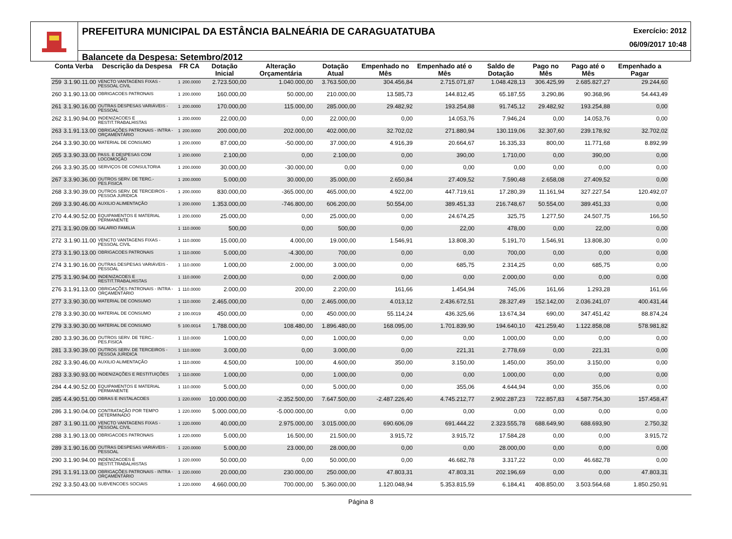PREFEITURA MUNICIPAL DA ESTÂNCIA BALNEÁRIA DE CARAGUATATUBA Exercício: 2012
06/09/2017 10:48
Balancete da Despesa: Setembro/2012
| Conta Verba | | Descrição da Despesa | FR CA | | Dotação Inicial | Alteração Orçamentária | Dotação Atual | Empenhado no Mês | Empenhado até o Mês | Saldo de Dotação | Pago no Mês | Pago até o Mês | Empenhado a Pagar |
| --- | --- | --- | --- | --- | --- | --- | --- | --- | --- | --- | --- | --- | --- |
| 259 | 3.1.90.11.00 | VENCTO VANTAGENS FIXAS - PESSOAL CIVIL | 1 | 200.0000 | 2.723.500,00 | 1.040.000,00 | 3.763.500,00 | 304.456,84 | 2.715.071,87 | 1.048.428,13 | 306.425,99 | 2.685.827,27 | 29.244,60 |
| 260 | 3.1.90.13.00 | OBRIGACOES PATRONAIS | 1 | 200.0000 | 160.000,00 | 50.000,00 | 210.000,00 | 13.585,73 | 144.812,45 | 65.187,55 | 3.290,86 | 90.368,96 | 54.443,49 |
| 261 | 3.1.90.16.00 | OUTRAS DESPESAS VARIÁVEIS - PESSOAL | 1 | 200.0000 | 170.000,00 | 115.000,00 | 285.000,00 | 29.482,92 | 193.254,88 | 91.745,12 | 29.482,92 | 193.254,88 | 0,00 |
| 262 | 3.1.90.94.00 | INDENIZACOES E RESTIT.TRABALHISTAS | 1 | 200.0000 | 22.000,00 | 0,00 | 22.000,00 | 0,00 | 14.053,76 | 7.946,24 | 0,00 | 14.053,76 | 0,00 |
| 263 | 3.1.91.13.00 | OBRIGAÇÕES PATRONAIS - INTRA - ORÇAMENTÁRIO | 1 | 200.0000 | 200.000,00 | 202.000,00 | 402.000,00 | 32.702,02 | 271.880,94 | 130.119,06 | 32.307,60 | 239.178,92 | 32.702,02 |
| 264 | 3.3.90.30.00 | MATERIAL DE CONSUMO | 1 | 200.0000 | 87.000,00 | -50.000,00 | 37.000,00 | 4.916,39 | 20.664,67 | 16.335,33 | 800,00 | 11.771,68 | 8.892,99 |
| 265 | 3.3.90.33.00 | PASS. E DESPESAS COM LOCOMOÇÃO | 1 | 200.0000 | 2.100,00 | 0,00 | 2.100,00 | 0,00 | 390,00 | 1.710,00 | 0,00 | 390,00 | 0,00 |
| 266 | 3.3.90.35.00 | SERVIÇOS DE CONSULTORIA | 1 | 200.0000 | 30.000,00 | -30.000,00 | 0,00 | 0,00 | 0,00 | 0,00 | 0,00 | 0,00 | 0,00 |
| 267 | 3.3.90.36.00 | OUTROS SERV. DE TERC.-PES.FISICA | 1 | 200.0000 | 5.000,00 | 30.000,00 | 35.000,00 | 2.650,84 | 27.409,52 | 7.590,48 | 2.658,08 | 27.409,52 | 0,00 |
| 268 | 3.3.90.39.00 | OUTROS SERV. DE TERCEIROS - PESSOA JURIDICA | 1 | 200.0000 | 830.000,00 | -365.000,00 | 465.000,00 | 4.922,00 | 447.719,61 | 17.280,39 | 11.161,94 | 327.227,54 | 120.492,07 |
| 269 | 3.3.90.46.00 | AUXILIO ALIMENTAÇÃO | 1 | 200.0000 | 1.353.000,00 | -746.800,00 | 606.200,00 | 50.554,00 | 389.451,33 | 216.748,67 | 50.554,00 | 389.451,33 | 0,00 |
| 270 | 4.4.90.52.00 | EQUIPAMENTOS E MATERIAL PERMANENTE | 1 | 200.0000 | 25.000,00 | 0,00 | 25.000,00 | 0,00 | 24.674,25 | 325,75 | 1.277,50 | 24.507,75 | 166,50 |
| 271 | 3.1.90.09.00 | SALARIO FAMILIA | 1 | 110.0000 | 500,00 | 0,00 | 500,00 | 0,00 | 22,00 | 478,00 | 0,00 | 22,00 | 0,00 |
| 272 | 3.1.90.11.00 | VENCTO VANTAGENS FIXAS - PESSOAL CIVIL | 1 | 110.0000 | 15.000,00 | 4.000,00 | 19.000,00 | 1.546,91 | 13.808,30 | 5.191,70 | 1.546,91 | 13.808,30 | 0,00 |
| 273 | 3.1.90.13.00 | OBRIGACOES PATRONAIS | 1 | 110.0000 | 5.000,00 | -4.300,00 | 700,00 | 0,00 | 0,00 | 700,00 | 0,00 | 0,00 | 0,00 |
| 274 | 3.1.90.16.00 | OUTRAS DESPESAS VARIÁVEIS - PESSOAL | 1 | 110.0000 | 1.000,00 | 2.000,00 | 3.000,00 | 0,00 | 685,75 | 2.314,25 | 0,00 | 685,75 | 0,00 |
| 275 | 3.1.90.94.00 | INDENIZACOES E RESTIT.TRABALHISTAS | 1 | 110.0000 | 2.000,00 | 0,00 | 2.000,00 | 0,00 | 0,00 | 2.000,00 | 0,00 | 0,00 | 0,00 |
| 276 | 3.1.91.13.00 | OBRIGAÇÕES PATRONAIS - INTRA - ORÇAMENTÁRIO | 1 | 110.0000 | 2.000,00 | 200,00 | 2.200,00 | 161,66 | 1.454,94 | 745,06 | 161,66 | 1.293,28 | 161,66 |
| 277 | 3.3.90.30.00 | MATERIAL DE CONSUMO | 1 | 110.0000 | 2.465.000,00 | 0,00 | 2.465.000,00 | 4.013,12 | 2.436.672,51 | 28.327,49 | 152.142,00 | 2.036.241,07 | 400.431,44 |
| 278 | 3.3.90.30.00 | MATERIAL DE CONSUMO | 2 | 100.0019 | 450.000,00 | 0,00 | 450.000,00 | 55.114,24 | 436.325,66 | 13.674,34 | 690,00 | 347.451,42 | 88.874,24 |
| 279 | 3.3.90.30.00 | MATERIAL DE CONSUMO | 5 | 100.0014 | 1.788.000,00 | 108.480,00 | 1.896.480,00 | 168.095,00 | 1.701.839,90 | 194.640,10 | 421.259,40 | 1.122.858,08 | 578.981,82 |
| 280 | 3.3.90.36.00 | OUTROS SERV. DE TERC.-PES.FISICA | 1 | 110.0000 | 1.000,00 | 0,00 | 1.000,00 | 0,00 | 0,00 | 1.000,00 | 0,00 | 0,00 | 0,00 |
| 281 | 3.3.90.39.00 | OUTROS SERV. DE TERCEIROS - PESSOA JURIDICA | 1 | 110.0000 | 3.000,00 | 0,00 | 3.000,00 | 0,00 | 221,31 | 2.778,69 | 0,00 | 221,31 | 0,00 |
| 282 | 3.3.90.46.00 | AUXILIO ALIMENTAÇÃO | 1 | 110.0000 | 4.500,00 | 100,00 | 4.600,00 | 350,00 | 3.150,00 | 1.450,00 | 350,00 | 3.150,00 | 0,00 |
| 283 | 3.3.90.93.00 | INDENIZAÇÕES E RESTITUIÇÕES | 1 | 110.0000 | 1.000,00 | 0,00 | 1.000,00 | 0,00 | 0,00 | 1.000,00 | 0,00 | 0,00 | 0,00 |
| 284 | 4.4.90.52.00 | EQUIPAMENTOS E MATERIAL PERMANENTE | 1 | 110.0000 | 5.000,00 | 0,00 | 5.000,00 | 0,00 | 355,06 | 4.644,94 | 0,00 | 355,06 | 0,00 |
| 285 | 4.4.90.51.00 | OBRAS E INSTALACOES | 1 | 220.0000 | 10.000.000,00 | -2.352.500,00 | 7.647.500,00 | -2.487.226,40 | 4.745.212,77 | 2.902.287,23 | 722.857,83 | 4.587.754,30 | 157.458,47 |
| 286 | 3.1.90.04.00 | CONTRATAÇÃO POR TEMPO DETERMINADO | 1 | 220.0000 | 5.000.000,00 | -5.000.000,00 | 0,00 | 0,00 | 0,00 | 0,00 | 0,00 | 0,00 | 0,00 |
| 287 | 3.1.90.11.00 | VENCTO VANTAGENS FIXAS - PESSOAL CIVIL | 1 | 220.0000 | 40.000,00 | 2.975.000,00 | 3.015.000,00 | 690.606,09 | 691.444,22 | 2.323.555,78 | 688.649,90 | 688.693,90 | 2.750,32 |
| 288 | 3.1.90.13.00 | OBRIGACOES PATRONAIS | 1 | 220.0000 | 5.000,00 | 16.500,00 | 21.500,00 | 3.915,72 | 3.915,72 | 17.584,28 | 0,00 | 0,00 | 3.915,72 |
| 289 | 3.1.90.16.00 | OUTRAS DESPESAS VARIÁVEIS - PESSOAL | 1 | 220.0000 | 5.000,00 | 23.000,00 | 28.000,00 | 0,00 | 0,00 | 28.000,00 | 0,00 | 0,00 | 0,00 |
| 290 | 3.1.90.94.00 | INDENIZACOES E RESTIT.TRABALHISTAS | 1 | 220.0000 | 50.000,00 | 0,00 | 50.000,00 | 0,00 | 46.682,78 | 3.317,22 | 0,00 | 46.682,78 | 0,00 |
| 291 | 3.1.91.13.00 | OBRIGAÇÕES PATRONAIS - INTRA - ORÇAMENTÁRIO | 1 | 220.0000 | 20.000,00 | 230.000,00 | 250.000,00 | 47.803,31 | 47.803,31 | 202.196,69 | 0,00 | 0,00 | 47.803,31 |
| 292 | 3.3.50.43.00 | SUBVENCOES SOCIAIS | 1 | 220.0000 | 4.660.000,00 | 700.000,00 | 5.360.000,00 | 1.120.048,94 | 5.353.815,59 | 6.184,41 | 408.850,00 | 3.503.564,68 | 1.850.250,91 |
Página 8